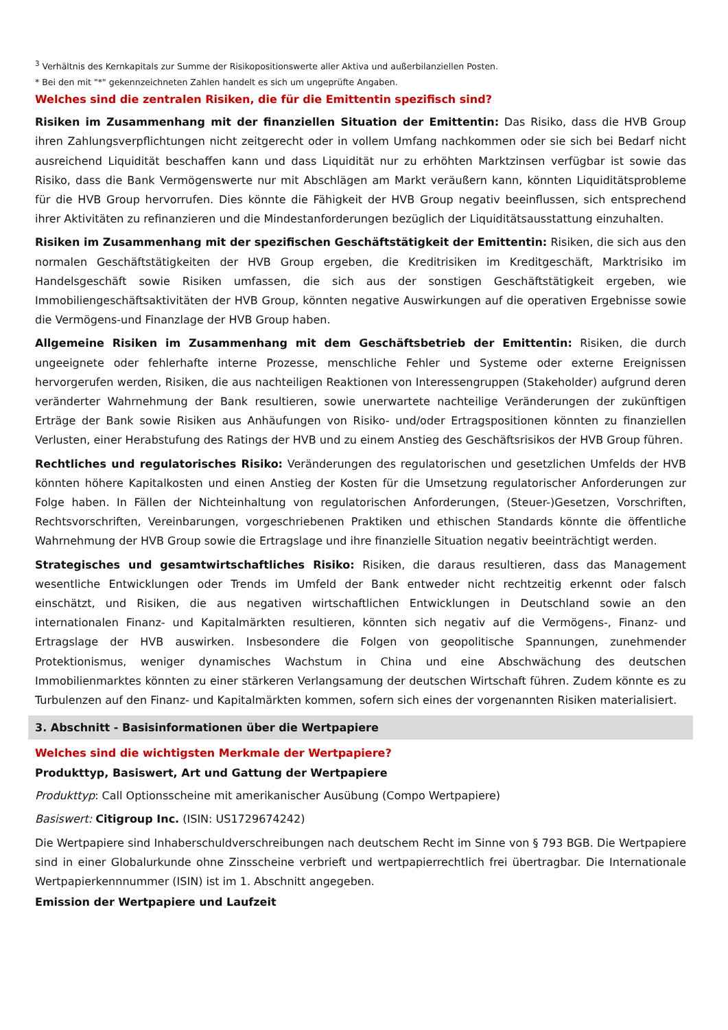<sup>3</sup> Verhältnis des Kernkapitals zur Summe der Risikopositionswerte aller Aktiva und außerbilanziellen Posten.
* Bei den mit "*" gekennzeichneten Zahlen handelt es sich um ungeprüfte Angaben.
Welches sind die zentralen Risiken, die für die Emittentin spezifisch sind?
Risiken im Zusammenhang mit der finanziellen Situation der Emittentin: Das Risiko, dass die HVB Group ihren Zahlungsverpflichtungen nicht zeitgerecht oder in vollem Umfang nachkommen oder sie sich bei Bedarf nicht ausreichend Liquidität beschaffen kann und dass Liquidität nur zu erhöhten Marktzinsen verfügbar ist sowie das Risiko, dass die Bank Vermögenswerte nur mit Abschlägen am Markt veräußern kann, könnten Liquiditätsprobleme für die HVB Group hervorrufen. Dies könnte die Fähigkeit der HVB Group negativ beeinflussen, sich entsprechend ihrer Aktivitäten zu refinanzieren und die Mindestanforderungen bezüglich der Liquiditätsausstattung einzuhalten.
Risiken im Zusammenhang mit der spezifischen Geschäftstätigkeit der Emittentin: Risiken, die sich aus den normalen Geschäftstätigkeiten der HVB Group ergeben, die Kreditrisiken im Kreditgeschäft, Marktrisiko im Handelsgeschäft sowie Risiken umfassen, die sich aus der sonstigen Geschäftstätigkeit ergeben, wie Immobiliengeschäftsaktivitäten der HVB Group, könnten negative Auswirkungen auf die operativen Ergebnisse sowie die Vermögens-und Finanzlage der HVB Group haben.
Allgemeine Risiken im Zusammenhang mit dem Geschäftsbetrieb der Emittentin: Risiken, die durch ungeeignete oder fehlerhafte interne Prozesse, menschliche Fehler und Systeme oder externe Ereignissen hervorgerufen werden, Risiken, die aus nachteiligen Reaktionen von Interessengruppen (Stakeholder) aufgrund deren veränderter Wahrnehmung der Bank resultieren, sowie unerwartete nachteilige Veränderungen der zukünftigen Erträge der Bank sowie Risiken aus Anhäufungen von Risiko- und/oder Ertragspositionen könnten zu finanziellen Verlusten, einer Herabstufung des Ratings der HVB und zu einem Anstieg des Geschäftsrisikos der HVB Group führen.
Rechtliches und regulatorisches Risiko: Veränderungen des regulatorischen und gesetzlichen Umfelds der HVB könnten höhere Kapitalkosten und einen Anstieg der Kosten für die Umsetzung regulatorischer Anforderungen zur Folge haben. In Fällen der Nichteinhaltung von regulatorischen Anforderungen, (Steuer-)Gesetzen, Vorschriften, Rechtsvorschriften, Vereinbarungen, vorgeschriebenen Praktiken und ethischen Standards könnte die öffentliche Wahrnehmung der HVB Group sowie die Ertragslage und ihre finanzielle Situation negativ beeinträchtigt werden.
Strategisches und gesamtwirtschaftliches Risiko: Risiken, die daraus resultieren, dass das Management wesentliche Entwicklungen oder Trends im Umfeld der Bank entweder nicht rechtzeitig erkennt oder falsch einschätzt, und Risiken, die aus negativen wirtschaftlichen Entwicklungen in Deutschland sowie an den internationalen Finanz- und Kapitalmärkten resultieren, könnten sich negativ auf die Vermögens-, Finanz- und Ertragslage der HVB auswirken. Insbesondere die Folgen von geopolitische Spannungen, zunehmender Protektionismus, weniger dynamisches Wachstum in China und eine Abschwächung des deutschen Immobilienmarktes könnten zu einer stärkeren Verlangsamung der deutschen Wirtschaft führen. Zudem könnte es zu Turbulenzen auf den Finanz- und Kapitalmärkten kommen, sofern sich eines der vorgenannten Risiken materialisiert.
3. Abschnitt - Basisinformationen über die Wertpapiere
Welches sind die wichtigsten Merkmale der Wertpapiere?
Produkttyp, Basiswert, Art und Gattung der Wertpapiere
Produkttyp: Call Optionsscheine mit amerikanischer Ausübung (Compo Wertpapiere)
Basiswert: Citigroup Inc. (ISIN: US1729674242)
Die Wertpapiere sind Inhaberschuldverschreibungen nach deutschem Recht im Sinne von § 793 BGB. Die Wertpapiere sind in einer Globalurkunde ohne Zinsscheine verbrieft und wertpapierrechtlich frei übertragbar. Die Internationale Wertpapierkennnummer (ISIN) ist im 1. Abschnitt angegeben.
Emission der Wertpapiere und Laufzeit